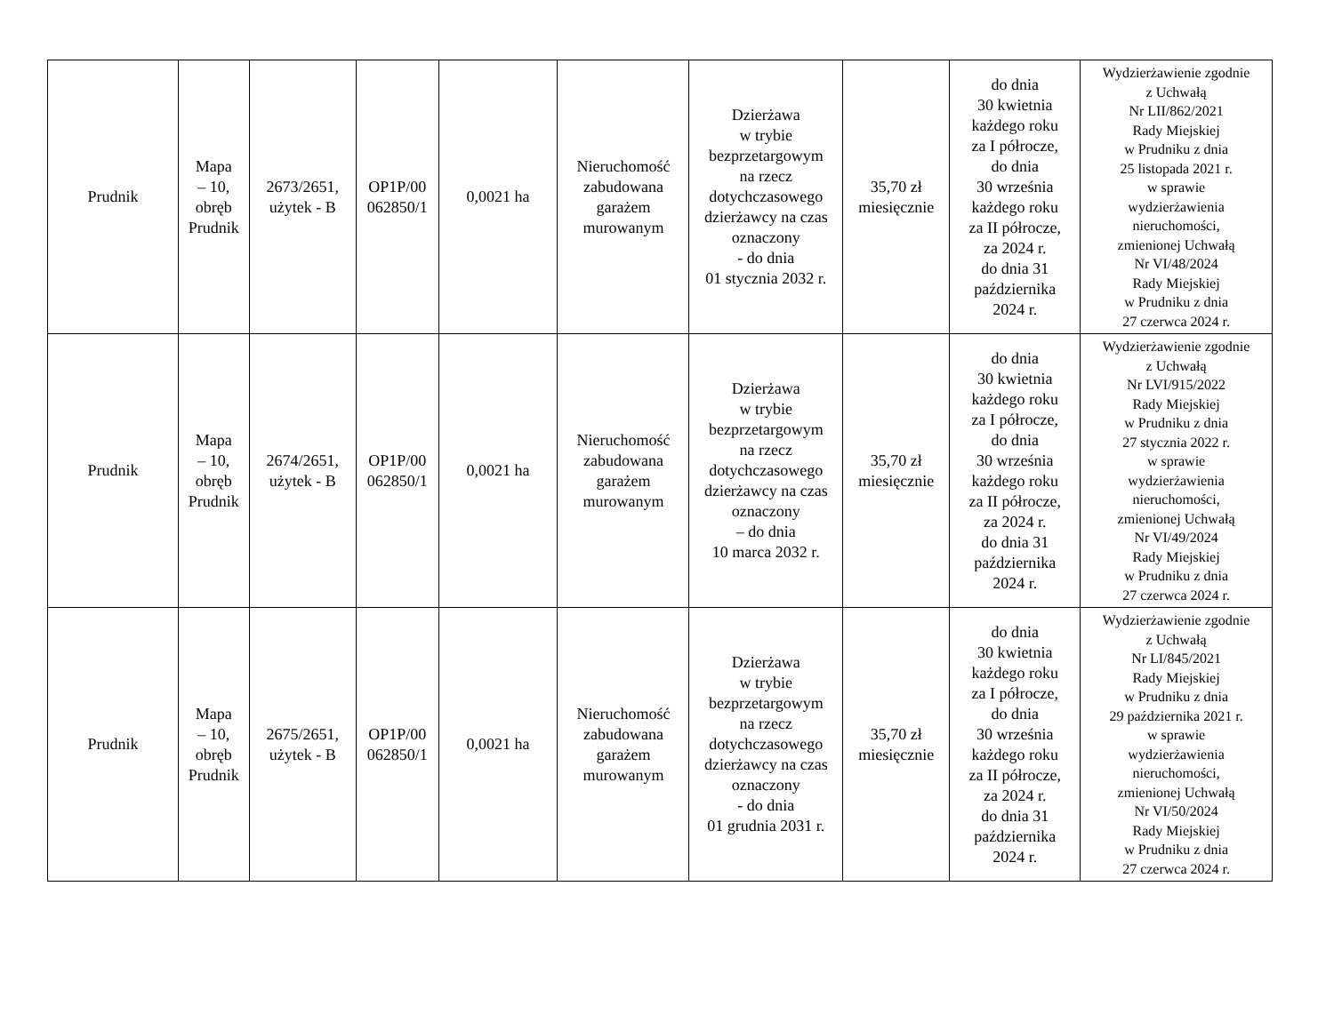| Prudnik | Mapa – 10, obręb Prudnik | 2673/2651, użytek - B | OP1P/00 062850/1 | 0,0021 ha | Nieruchomość zabudowana garażem murowanym | Dzierżawa w trybie bezprzetargowym na rzecz dotychczasowego dzierżawcy na czas oznaczony - do dnia 01 stycznia 2032 r. | 35,70 zł miesięcznie | do dnia 30 kwietnia każdego roku za I półrocze, do dnia 30 września każdego roku za II półrocze, za 2024 r. do dnia 31 października 2024 r. | Wydzierżawienie zgodnie z Uchwałą Nr LII/862/2021 Rady Miejskiej w Prudniku z dnia 25 listopada 2021 r. w sprawie wydzierżawienia nieruchomości, zmienionej Uchwałą Nr VI/48/2024 Rady Miejskiej w Prudniku z dnia 27 czerwca 2024 r. |
| Prudnik | Mapa – 10, obręb Prudnik | 2674/2651, użytek - B | OP1P/00 062850/1 | 0,0021 ha | Nieruchomość zabudowana garażem murowanym | Dzierżawa w trybie bezprzetargowym na rzecz dotychczasowego dzierżawcy na czas oznaczony – do dnia 10 marca 2032 r. | 35,70 zł miesięcznie | do dnia 30 kwietnia każdego roku za I półrocze, do dnia 30 września każdego roku za II półrocze, za 2024 r. do dnia 31 października 2024 r. | Wydzierżawienie zgodnie z Uchwałą Nr LVI/915/2022 Rady Miejskiej w Prudniku z dnia 27 stycznia 2022 r. w sprawie wydzierżawienia nieruchomości, zmienionej Uchwałą Nr VI/49/2024 Rady Miejskiej w Prudniku z dnia 27 czerwca 2024 r. |
| Prudnik | Mapa – 10, obręb Prudnik | 2675/2651, użytek - B | OP1P/00 062850/1 | 0,0021 ha | Nieruchomość zabudowana garażem murowanym | Dzierżawa w trybie bezprzetargowym na rzecz dotychczasowego dzierżawcy na czas oznaczony - do dnia 01 grudnia 2031 r. | 35,70 zł miesięcznie | do dnia 30 kwietnia każdego roku za I półrocze, do dnia 30 września każdego roku za II półrocze, za 2024 r. do dnia 31 października 2024 r. | Wydzierżawienie zgodnie z Uchwałą Nr LI/845/2021 Rady Miejskiej w Prudniku z dnia 29 października 2021 r. w sprawie wydzierżawienia nieruchomości, zmienionej Uchwałą Nr VI/50/2024 Rady Miejskiej w Prudniku z dnia 27 czerwca 2024 r. |